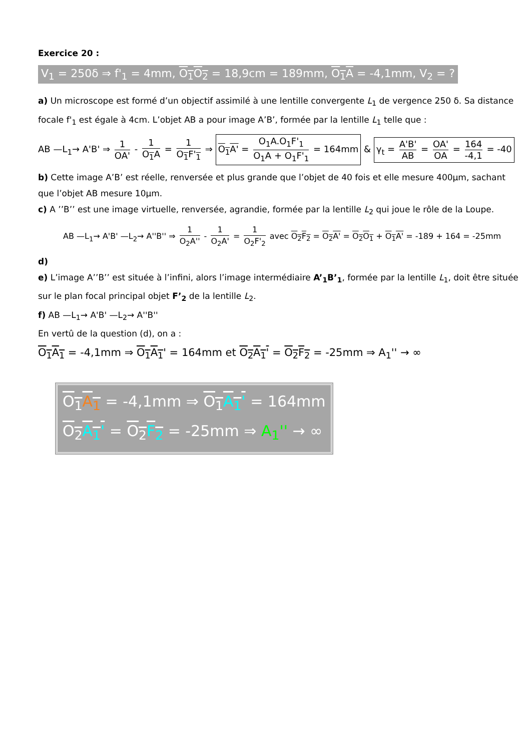Exercice 20 :
V<sub>1</sub> = 250δ ⇒ f'<sub>1</sub> = 4mm, O<sub>1</sub>O<sub>2</sub> = 18,9cm = 189mm, O<sub>1</sub>A = -4,1mm, V<sub>2</sub> = ?
a) Un microscope est formé d’un objectif assimilé à une lentille convergente L<sub>1</sub> de vergence 250 δ. Sa distance focale f'<sub>1</sub> est égale à 4cm. L’objet AB a pour image A’B’, formée par la lentille L<sub>1</sub> telle que :
AB —L<sub>1</sub>→ A'B' ⇒ 1 OA' - 1 O<sub>1</sub>A = 1 O<sub>1</sub>F'<sub>1</sub> ⇒ O<sub>1</sub>A' = O<sub>1</sub>A.O<sub>1</sub>F'<sub>1</sub> O<sub>1</sub>A + O<sub>1</sub>F'<sub>1</sub> = 164mm & γ<sub>t</sub> = A'B' AB = OA' OA = 164 -4,1 = -40
b) Cette image A’B’ est réelle, renversée et plus grande que l’objet de 40 fois et elle mesure 400μm, sachant que l’objet AB mesure 10μm.
c) A ’’B’’ est une image virtuelle, renversée, agrandie, formée par la lentille L<sub>2</sub> qui joue le rôle de la Loupe.
AB —L<sub>1</sub>→ A'B' —L<sub>2</sub>→ A''B'' ⇒ 1 O<sub>2</sub>A'' - 1 O<sub>2</sub>A' = 1 O<sub>2</sub>F'<sub>2</sub> avec O<sub>2</sub>F<sub>2</sub> = O<sub>2</sub>A' = O<sub>2</sub>O<sub>1</sub> + O<sub>1</sub>A' = -189 + 164 = -25mm
d)
e) L’image A’’B’’ est située à l’infini, alors l’image intermédiaire A’<sub>1</sub>B’<sub>1</sub>, formée par la lentille L<sub>1</sub>, doit être située sur le plan focal principal objet F’<sub>2</sub> de la lentille L<sub>2</sub>.
f) AB —L<sub>1</sub>→ A'B' —L<sub>2</sub>→ A''B''
En vertû de la question (d), on a :
O<sub>1</sub>A<sub>1</sub> = -4,1mm ⇒ O<sub>1</sub>A<sub>1</sub>' = 164mm et O<sub>2</sub>A<sub>1</sub>' = O<sub>2</sub>F<sub>2</sub> = -25mm ⇒ A<sub>1</sub>'' → ∞
O<sub>1</sub>A<sub>1</sub> = -4,1mm ⇒ O<sub>1</sub>A<sub>1</sub>' = 164mm
O<sub>2</sub>A<sub>1</sub>' = O<sub>2</sub>F<sub>2</sub> = -25mm ⇒ A<sub>1</sub>'' → ∞